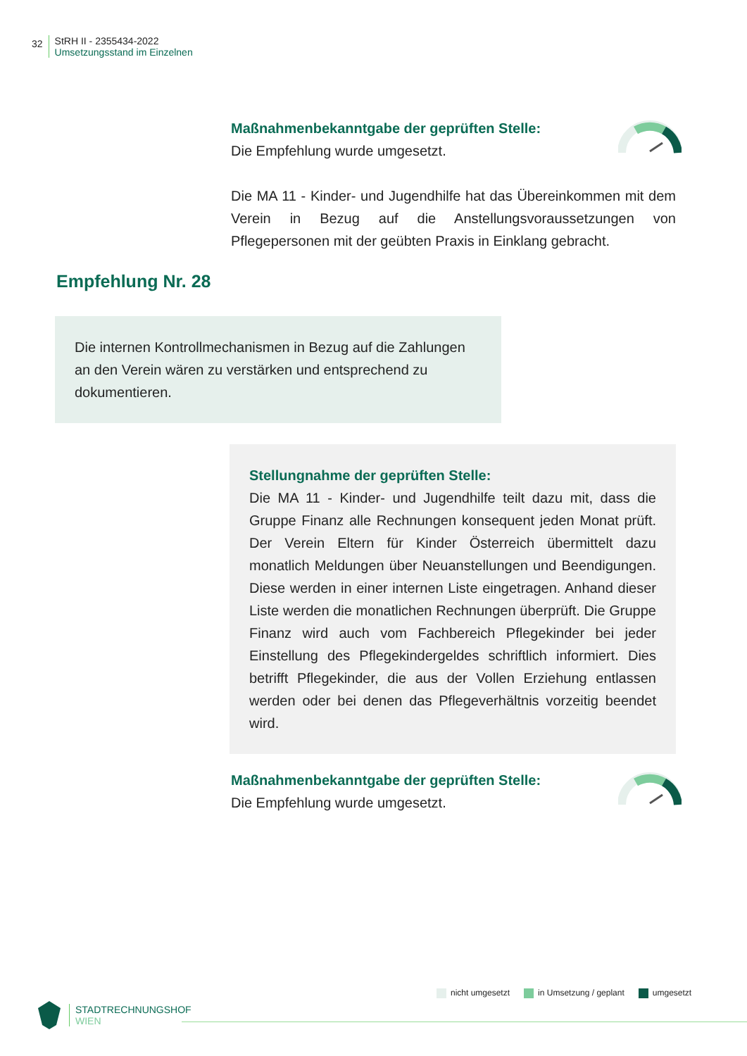32
StRH II - 2355434-2022
Umsetzungsstand im Einzelnen
Maßnahmenbekanntgabe der geprüften Stelle:
Die Empfehlung wurde umgesetzt.
Die MA 11 - Kinder- und Jugendhilfe hat das Übereinkommen mit dem Verein in Bezug auf die Anstellungsvoraussetzungen von Pflegepersonen mit der geübten Praxis in Einklang gebracht.
Empfehlung Nr. 28
Die internen Kontrollmechanismen in Bezug auf die Zahlungen an den Verein wären zu verstärken und entsprechend zu dokumentieren.
Stellungnahme der geprüften Stelle:
Die MA 11 - Kinder- und Jugendhilfe teilt dazu mit, dass die Gruppe Finanz alle Rechnungen konsequent jeden Monat prüft. Der Verein Eltern für Kinder Österreich übermittelt dazu monatlich Meldungen über Neuanstellungen und Beendigungen. Diese werden in einer internen Liste eingetragen. Anhand dieser Liste werden die monatlichen Rechnungen überprüft. Die Gruppe Finanz wird auch vom Fachbereich Pflegekinder bei jeder Einstellung des Pflegekindergeldes schriftlich informiert. Dies betrifft Pflegekinder, die aus der Vollen Erziehung entlassen werden oder bei denen das Pflegeverhältnis vorzeitig beendet wird.
Maßnahmenbekanntgabe der geprüften Stelle:
Die Empfehlung wurde umgesetzt.
nicht umgesetzt in Umsetzung / geplant umgesetzt
STADTRECHNUNGSHOF
WIEN